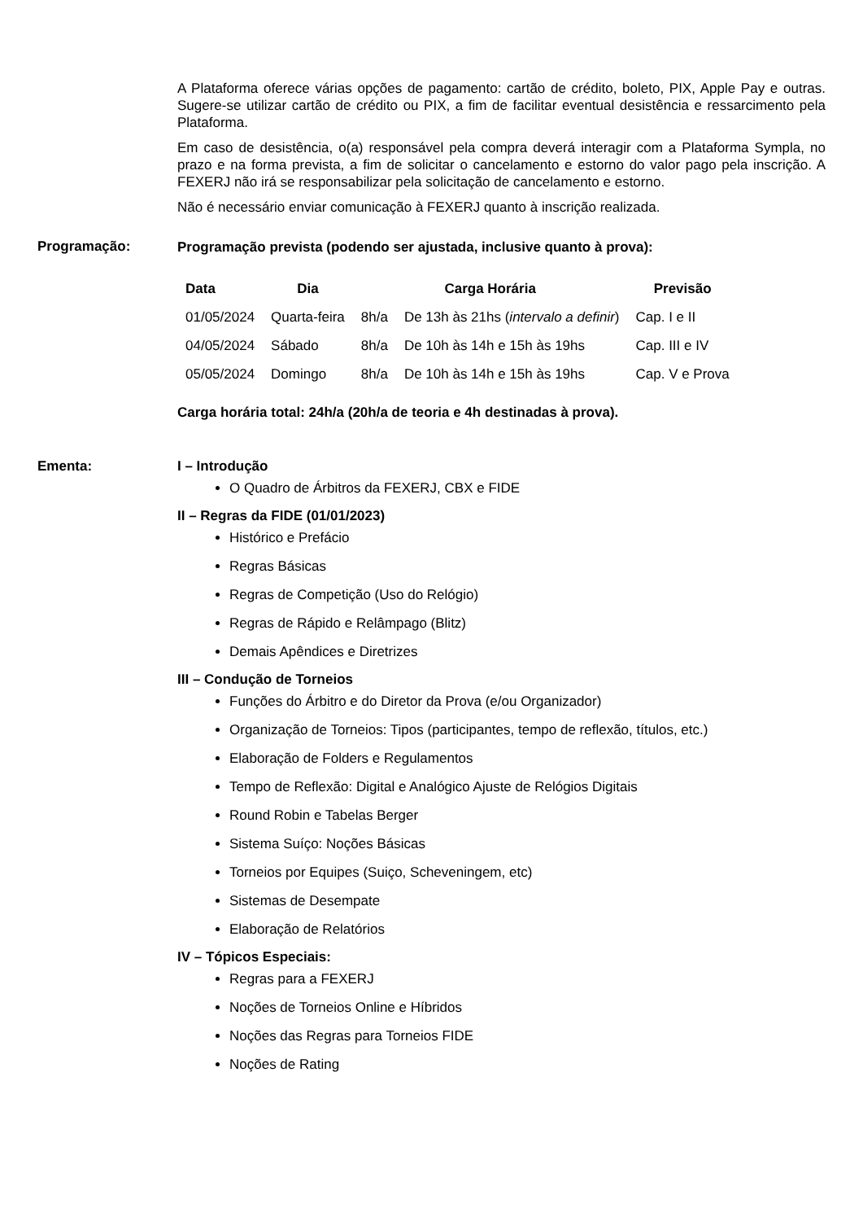A Plataforma oferece várias opções de pagamento: cartão de crédito, boleto, PIX, Apple Pay e outras. Sugere-se utilizar cartão de crédito ou PIX, a fim de facilitar eventual desistência e ressarcimento pela Plataforma.
Em caso de desistência, o(a) responsável pela compra deverá interagir com a Plataforma Sympla, no prazo e na forma prevista, a fim de solicitar o cancelamento e estorno do valor pago pela inscrição. A FEXERJ não irá se responsabilizar pela solicitação de cancelamento e estorno.
Não é necessário enviar comunicação à FEXERJ quanto à inscrição realizada.
Programação:
Programação prevista (podendo ser ajustada, inclusive quanto à prova):
| Data | Dia | Carga Horária | | Previsão |
| --- | --- | --- | --- | --- |
| 01/05/2024 | Quarta-feira | 8h/a | De 13h às 21hs ( intervalo a definir ) | Cap. I e II |
| 04/05/2024 | Sábado | 8h/a | De 10h às 14h e 15h às 19hs | Cap. III e IV |
| 05/05/2024 | Domingo | 8h/a | De 10h às 14h e 15h às 19hs | Cap. V e Prova |
Carga horária total: 24h/a (20h/a de teoria e 4h destinadas à prova).
Ementa: I – Introdução
O Quadro de Árbitros da FEXERJ, CBX e FIDE
II – Regras da FIDE (01/01/2023)
Histórico e Prefácio
Regras Básicas
Regras de Competição (Uso do Relógio)
Regras de Rápido e Relâmpago (Blitz)
Demais Apêndices e Diretrizes
III – Condução de Torneios
Funções do Árbitro e do Diretor da Prova (e/ou Organizador)
Organização de Torneios: Tipos (participantes, tempo de reflexão, títulos, etc.)
Elaboração de Folders e Regulamentos
Tempo de Reflexão: Digital e Analógico Ajuste de Relógios Digitais
Round Robin e Tabelas Berger
Sistema Suíço: Noções Básicas
Torneios por Equipes (Suiço, Scheveningem, etc)
Sistemas de Desempate
Elaboração de Relatórios
IV – Tópicos Especiais:
Regras para a FEXERJ
Noções de Torneios Online e Híbridos
Noções das Regras para Torneios FIDE
Noções de Rating